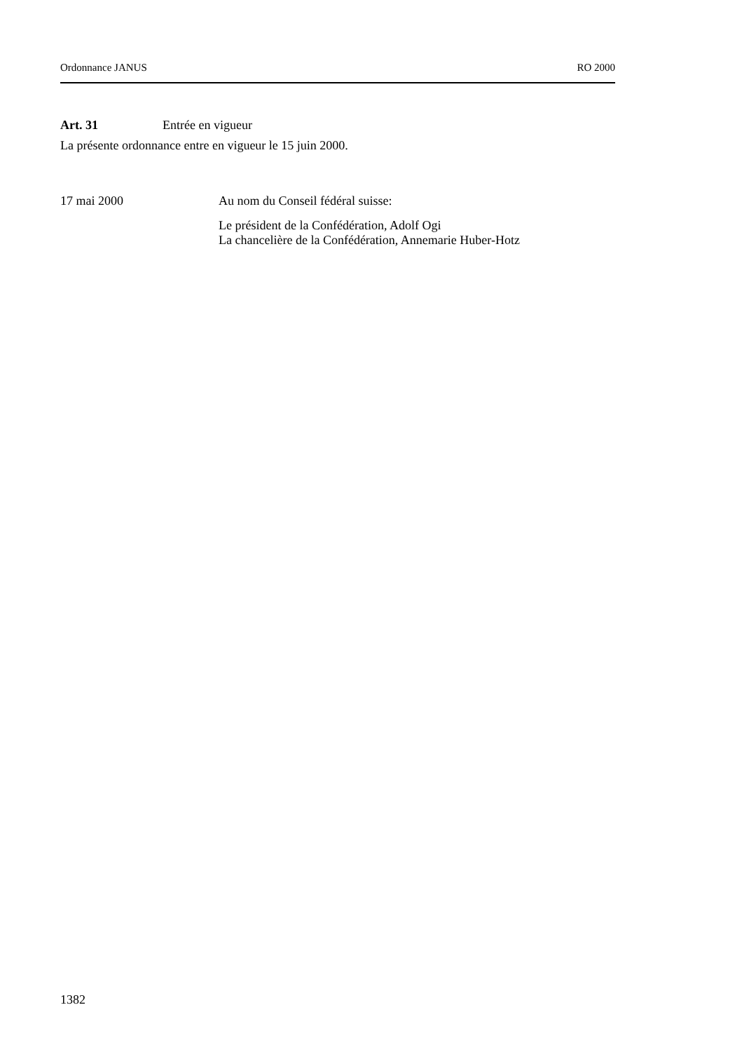Ordonnance JANUS RO 2000
Art. 31 Entrée en vigueur
La présente ordonnance entre en vigueur le 15 juin 2000.
17 mai 2000 Au nom du Conseil fédéral suisse:
Le président de la Confédération, Adolf Ogi
La chancelière de la Confédération, Annemarie Huber-Hotz
1382